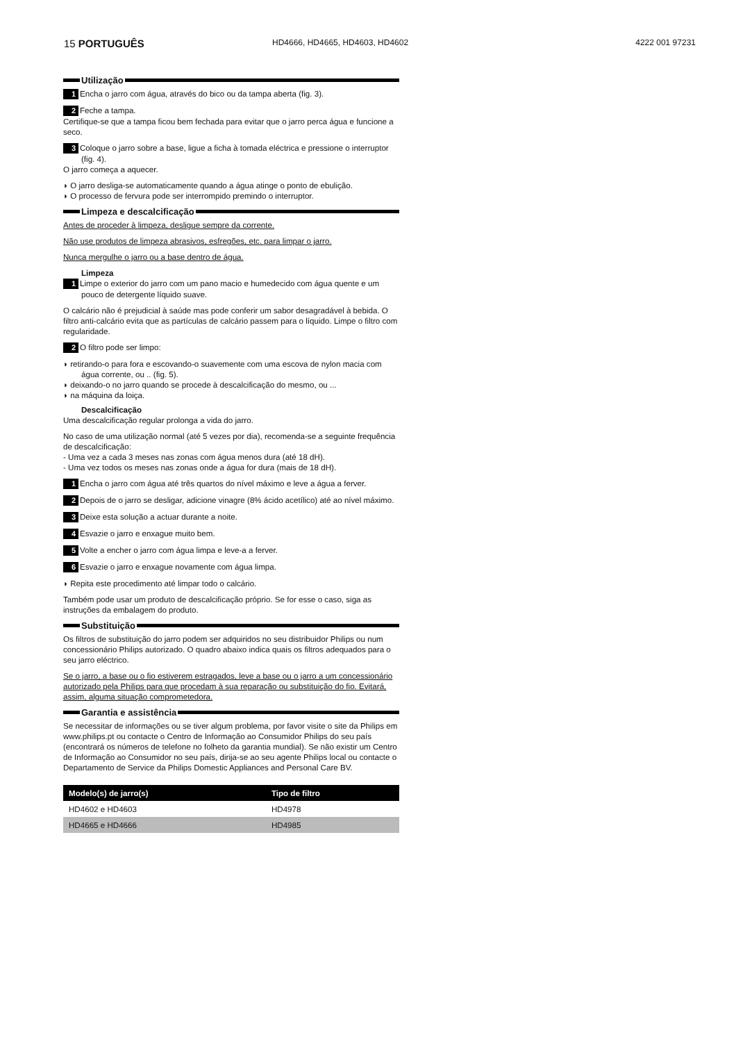15 PORTUGUÊS
HD4666, HD4665, HD4603, HD4602 4222 001 97231
Utilização
1 Encha o jarro com água, através do bico ou da tampa aberta (fig. 3).
2 Feche a tampa.
Certifique-se que a tampa ficou bem fechada para evitar que o jarro perca água e funcione a seco.
3 Coloque o jarro sobre a base, ligue a ficha à tomada eléctrica e pressione o interruptor (fig. 4).
O jarro começa a aquecer.
◗ O jarro desliga-se automaticamente quando a água atinge o ponto de ebulição.
◗ O processo de fervura pode ser interrompido premindo o interruptor.
Limpeza e descalcificação
Antes de proceder à limpeza, desligue sempre da corrente.
Não use produtos de limpeza abrasivos, esfregões, etc. para limpar o jarro.
Nunca mergulhe o jarro ou a base dentro de água.
Limpeza
1 Limpe o exterior do jarro com um pano macio e humedecido com água quente e um pouco de detergente líquido suave.
O calcário não é prejudicial à saúde mas pode conferir um sabor desagradável à bebida. O filtro anti-calcário evita que as partículas de calcário passem para o líquido. Limpe o filtro com regularidade.
2 O filtro pode ser limpo:
◗ retirando-o para fora e escovando-o suavemente com uma escova de nylon macia com água corrente, ou .. (fig. 5).
◗ deixando-o no jarro quando se procede à descalcificação do mesmo, ou ...
◗ na máquina da loiça.
Descalcificação
Uma descalcificação regular prolonga a vida do jarro.
No caso de uma utilização normal (até 5 vezes por dia), recomenda-se a seguinte frequência de descalcificação:
- Uma vez a cada 3 meses nas zonas com água menos dura (até 18 dH).
- Uma vez todos os meses nas zonas onde a água for dura (mais de 18 dH).
1 Encha o jarro com água até três quartos do nível máximo e leve a água a ferver.
2 Depois de o jarro se desligar, adicione vinagre (8% ácido acetílico) até ao nível máximo.
3 Deixe esta solução a actuar durante a noite.
4 Esvazie o jarro e enxague muito bem.
5 Volte a encher o jarro com água limpa e leve-a a ferver.
6 Esvazie o jarro e enxague novamente com água limpa.
◗ Repita este procedimento até limpar todo o calcário.
Também pode usar um produto de descalcificação próprio. Se for esse o caso, siga as instruções da embalagem do produto.
Substituição
Os filtros de substituição do jarro podem ser adquiridos no seu distribuidor Philips ou num concessionário Philips autorizado. O quadro abaixo indica quais os filtros adequados para o seu jarro eléctrico.
Se o jarro, a base ou o fio estiverem estragados, leve a base ou o jarro a um concessionário autorizado pela Philips para que procedam à sua reparação ou substituição do fio. Evitará, assim, alguma situação comprometedora.
Garantia e assistência
Se necessitar de informações ou se tiver algum problema, por favor visite o site da Philips em www.philips.pt ou contacte o Centro de Informação ao Consumidor Philips do seu país (encontrará os números de telefone no folheto da garantia mundial). Se não existir um Centro de Informação ao Consumidor no seu país, dirija-se ao seu agente Philips local ou contacte o Departamento de Service da Philips Domestic Appliances and Personal Care BV.
| Modelo(s) de jarro(s) | Tipo de filtro |
| --- | --- |
| HD4602 e HD4603 | HD4978 |
| HD4665 e HD4666 | HD4985 |